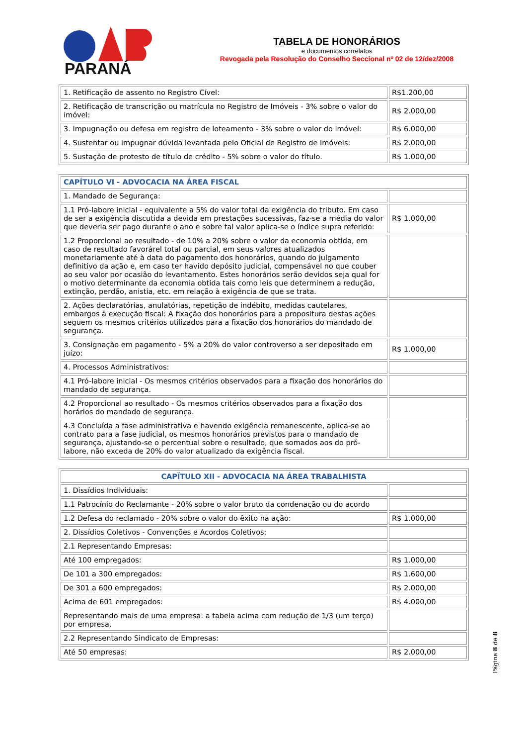PARANÁ
TABELA DE HONORÁRIOS
e documentos correlatos
Revogada pela Resolução do Conselho Seccional nº 02 de 12/dez/2008
| 1. Retificação de assento no Registro Cível: | R$1.200,00 |
| 2. Retificação de transcrição ou matrícula no Registro de Imóveis - 3% sobre o valor do imóvel: | R$ 2.000,00 |
| 3. Impugnação ou defesa em registro de loteamento - 3% sobre o valor do imóvel: | R$ 6.000,00 |
| 4. Sustentar ou impugnar dúvida levantada pelo Oficial de Registro de Imóveis: | R$ 2.000,00 |
| 5. Sustação de protesto de título de crédito - 5% sobre o valor do título. | R$ 1.000,00 |
| CAPÍTULO VI - ADVOCACIA NA ÁREA FISCAL | |
| 1. Mandado de Segurança: | |
| 1.1 Pró-labore inicial - equivalente a 5% do valor total da exigência do tributo. Em caso de ser a exigência discutida a devida em prestações sucessivas, faz-se a média do valor que deveria ser pago durante o ano e sobre tal valor aplica-se o índice supra referido: | R$ 1.000,00 |
| 1.2 Proporcional ao resultado - de 10% a 20% sobre o valor da economia obtida, em caso de resultado favorárel total ou parcial, em seus valores atualizados monetariamente até à data do pagamento dos honorários, quando do julgamento definitivo da ação e, em caso ter havido depósito judicial, compensável no que couber ao seu valor por ocasião do levantamento. Estes honorários serão devidos seja qual for o motivo determinante da economia obtida tais como leis que determinem a redução, extinção, perdão, anistia, etc. em relação à exigência de que se trata. | |
| 2. Ações declaratórias, anulatórias, repetição de indébito, medidas cautelares, embargos à execução fiscal: A fixação dos honorários para a propositura destas ações seguem os mesmos critérios utilizados para a fixação dos honorários do mandado de segurança. | |
| 3. Consignação em pagamento - 5% a 20% do valor controverso a ser depositado em juízo: | R$ 1.000,00 |
| 4. Processos Administrativos: | |
| 4.1 Pró-labore inicial - Os mesmos critérios observados para a fixação dos honorários do mandado de segurança. | |
| 4.2 Proporcional ao resultado - Os mesmos critérios observados para a fixação dos horários do mandado de segurança. | |
| 4.3 Concluída a fase administrativa e havendo exigência remanescente, aplica-se ao contrato para a fase judicial, os mesmos honorários previstos para o mandado de segurança, ajustando-se o percentual sobre o resultado, que somados aos do pró-labore, não exceda de 20% do valor atualizado da exigência fiscal. | |
| CAPÏTULO XII - ADVOCACIA NA ÁREA TRABALHISTA | |
| 1. Dissídios Individuais: | |
| 1.1 Patrocínio do Reclamante - 20% sobre o valor bruto da condenação ou do acordo | |
| 1.2 Defesa do reclamado - 20% sobre o valor do êxito na ação: | R$ 1.000,00 |
| 2. Dissídios Coletivos - Convenções e Acordos Coletivos: | |
| 2.1 Representando Empresas: | |
| Até 100 empregados: | R$ 1.000,00 |
| De 101 a 300 empregados: | R$ 1.600,00 |
| De 301 a 600 empregados: | R$ 2.000,00 |
| Acima de 601 empregados: | R$ 4.000,00 |
| Representando mais de uma empresa: a tabela acima com redução de 1/3 (um terço) por empresa. | |
| 2.2 Representando Sindicato de Empresas: | |
| Até 50 empresas: | R$ 2.000,00 |
Página 8 de 8